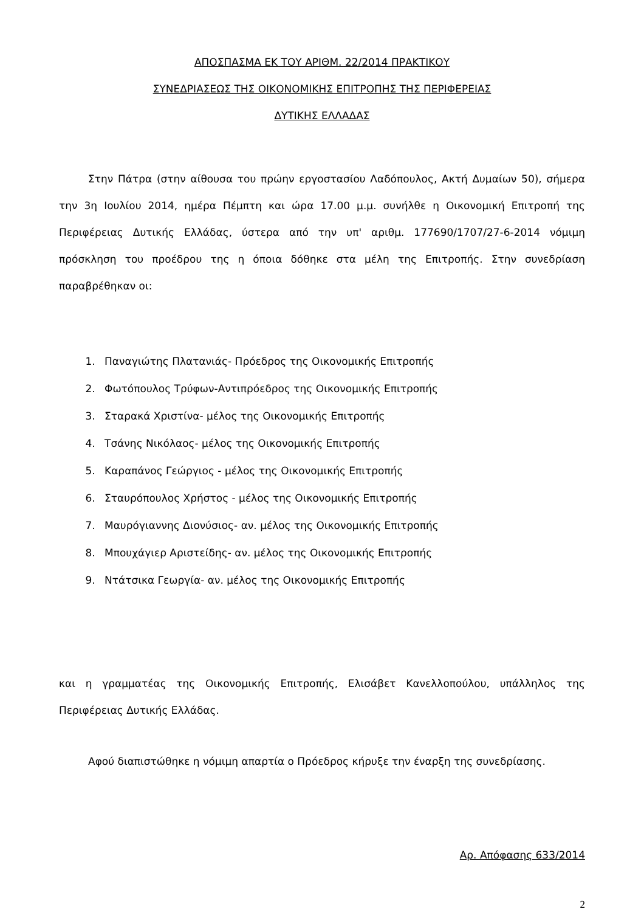ΑΠΟΣΠΑΣΜΑ ΕΚ ΤΟΥ ΑΡΙΘΜ. 22/2014 ΠΡΑΚΤΙΚΟΥ
ΣΥΝΕΔΡΙΑΣΕΩΣ ΤΗΣ ΟΙΚΟΝΟΜΙΚΗΣ ΕΠΙΤΡΟΠΗΣ ΤΗΣ ΠΕΡΙΦΕΡΕΙΑΣ
ΔΥΤΙΚΗΣ ΕΛΛΑΔΑΣ
Στην Πάτρα (στην αίθουσα του πρώην εργοστασίου Λαδόπουλος, Ακτή Δυμαίων 50), σήμερα την 3η Ιουλίου 2014, ημέρα Πέμπτη και ώρα 17.00 μ.μ. συνήλθε η Οικονομική Επιτροπή της Περιφέρειας Δυτικής Ελλάδας, ύστερα από την υπ' αριθμ. 177690/1707/27-6-2014 νόμιμη πρόσκληση του προέδρου της η όποια δόθηκε στα μέλη της Επιτροπής. Στην συνεδρίαση παραβρέθηκαν οι:
1. Παναγιώτης Πλατανιάς- Πρόεδρος της Οικονομικής Επιτροπής
2. Φωτόπουλος Τρύφων-Αντιπρόεδρος της Οικονομικής Επιτροπής
3. Σταρακά Χριστίνα- μέλος της Οικονομικής Επιτροπής
4. Τσάνης Νικόλαος- μέλος της Οικονομικής Επιτροπής
5. Καραπάνος Γεώργιος - μέλος της Οικονομικής Επιτροπής
6. Σταυρόπουλος Χρήστος - μέλος της Οικονομικής Επιτροπής
7. Μαυρόγιαννης Διονύσιος- αν. μέλος της Οικονομικής Επιτροπής
8. Μπουχάγιερ Αριστείδης- αν. μέλος της Οικονομικής Επιτροπής
9. Ντάτσικα Γεωργία- αν. μέλος της Οικονομικής Επιτροπής
και η γραμματέας της Οικονομικής Επιτροπής, Ελισάβετ Κανελλοπούλου, υπάλληλος της Περιφέρειας Δυτικής Ελλάδας.
Αφού διαπιστώθηκε η νόμιμη απαρτία ο Πρόεδρος κήρυξε την έναρξη της συνεδρίασης.
Αρ. Απόφασης 633/2014
2